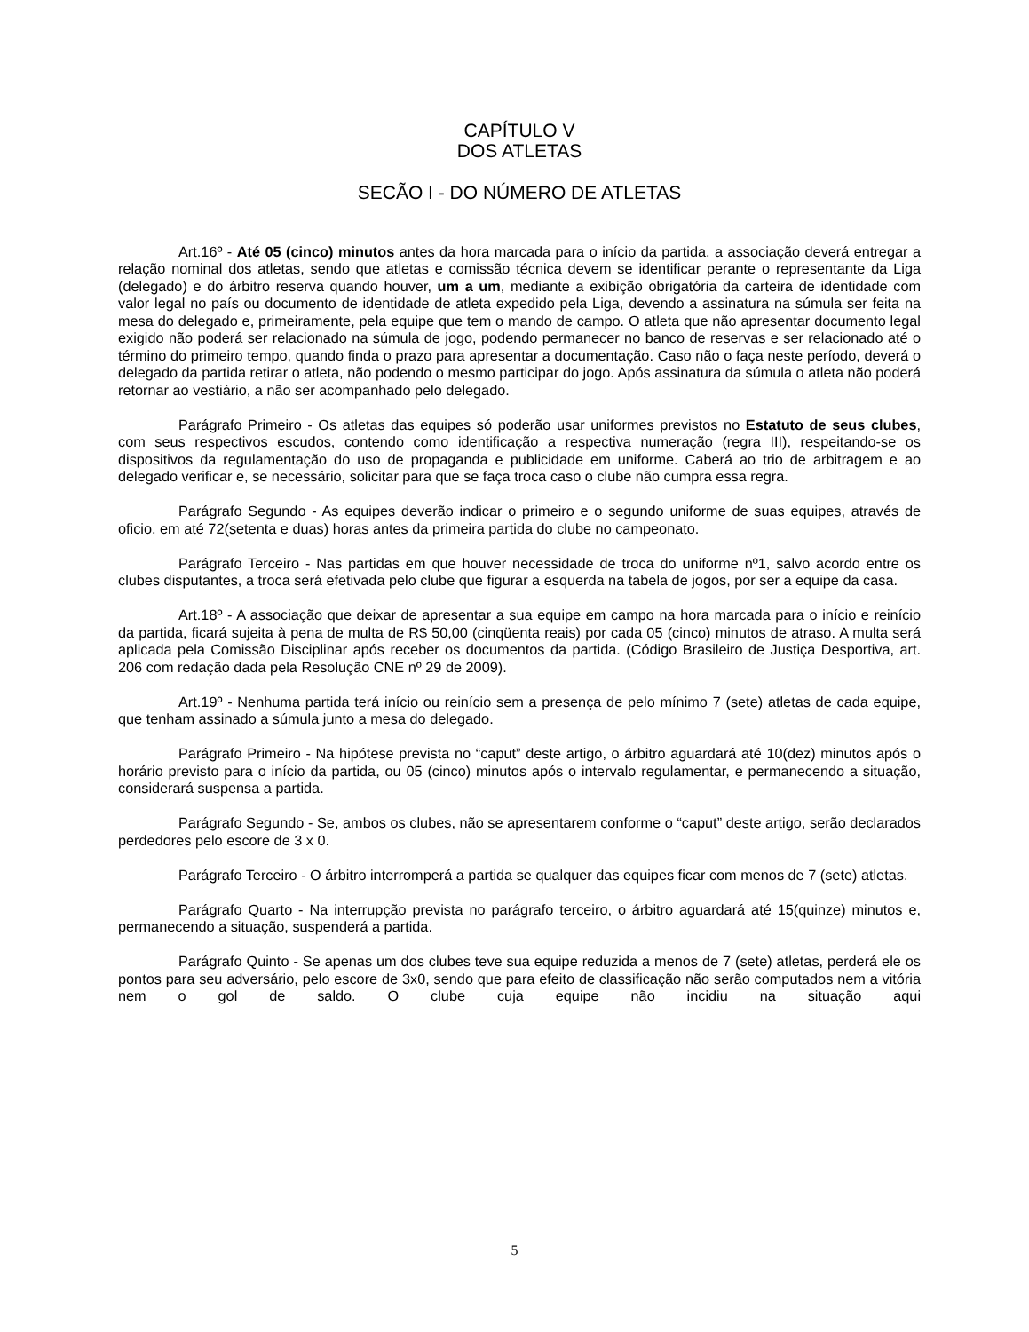CAPÍTULO V
DOS ATLETAS
SECÃO I - DO NÚMERO DE ATLETAS
Art.16º - Até 05 (cinco) minutos antes da hora marcada para o início da partida, a associação deverá entregar a relação nominal dos atletas, sendo que atletas e comissão técnica devem se identificar perante o representante da Liga (delegado) e do árbitro reserva quando houver, um a um, mediante a exibição obrigatória da carteira de identidade com valor legal no país ou documento de identidade de atleta expedido pela Liga, devendo a assinatura na súmula ser feita na mesa do delegado e, primeiramente, pela equipe que tem o mando de campo. O atleta que não apresentar documento legal exigido não poderá ser relacionado na súmula de jogo, podendo permanecer no banco de reservas e ser relacionado até o término do primeiro tempo, quando finda o prazo para apresentar a documentação. Caso não o faça neste período, deverá o delegado da partida retirar o atleta, não podendo o mesmo participar do jogo. Após assinatura da súmula o atleta não poderá retornar ao vestiário, a não ser acompanhado pelo delegado.
Parágrafo Primeiro - Os atletas das equipes só poderão usar uniformes previstos no Estatuto de seus clubes, com seus respectivos escudos, contendo como identificação a respectiva numeração (regra III), respeitando-se os dispositivos da regulamentação do uso de propaganda e publicidade em uniforme. Caberá ao trio de arbitragem e ao delegado verificar e, se necessário, solicitar para que se faça troca caso o clube não cumpra essa regra.
Parágrafo Segundo - As equipes deverão indicar o primeiro e o segundo uniforme de suas equipes, através de oficio, em até 72(setenta e duas) horas antes da primeira partida do clube no campeonato.
Parágrafo Terceiro - Nas partidas em que houver necessidade de troca do uniforme nº1, salvo acordo entre os clubes disputantes, a troca será efetivada pelo clube que figurar a esquerda na tabela de jogos, por ser a equipe da casa.
Art.18º - A associação que deixar de apresentar a sua equipe em campo na hora marcada para o início e reinício da partida, ficará sujeita à pena de multa de R$ 50,00 (cinqüenta reais) por cada 05 (cinco) minutos de atraso. A multa será aplicada pela Comissão Disciplinar após receber os documentos da partida. (Código Brasileiro de Justiça Desportiva, art. 206 com redação dada pela Resolução CNE nº 29 de 2009).
Art.19º - Nenhuma partida terá início ou reinício sem a presença de pelo mínimo 7 (sete) atletas de cada equipe, que tenham assinado a súmula junto a mesa do delegado.
Parágrafo Primeiro - Na hipótese prevista no “caput” deste artigo, o árbitro aguardará até 10(dez) minutos após o horário previsto para o início da partida, ou 05 (cinco) minutos após o intervalo regulamentar, e permanecendo a situação, considerará suspensa a partida.
Parágrafo Segundo - Se, ambos os clubes, não se apresentarem conforme o “caput” deste artigo, serão declarados perdedores pelo escore de 3 x 0.
Parágrafo Terceiro - O árbitro interromperá a partida se qualquer das equipes ficar com menos de 7 (sete) atletas.
Parágrafo Quarto - Na interrupção prevista no parágrafo terceiro, o árbitro aguardará até 15(quinze) minutos e, permanecendo a situação, suspenderá a partida.
Parágrafo Quinto - Se apenas um dos clubes teve sua equipe reduzida a menos de 7 (sete) atletas, perderá ele os pontos para seu adversário, pelo escore de 3x0, sendo que para efeito de classificação não serão computados nem a vitória nem o gol de saldo. O clube cuja equipe não incidiu na situação aqui
5